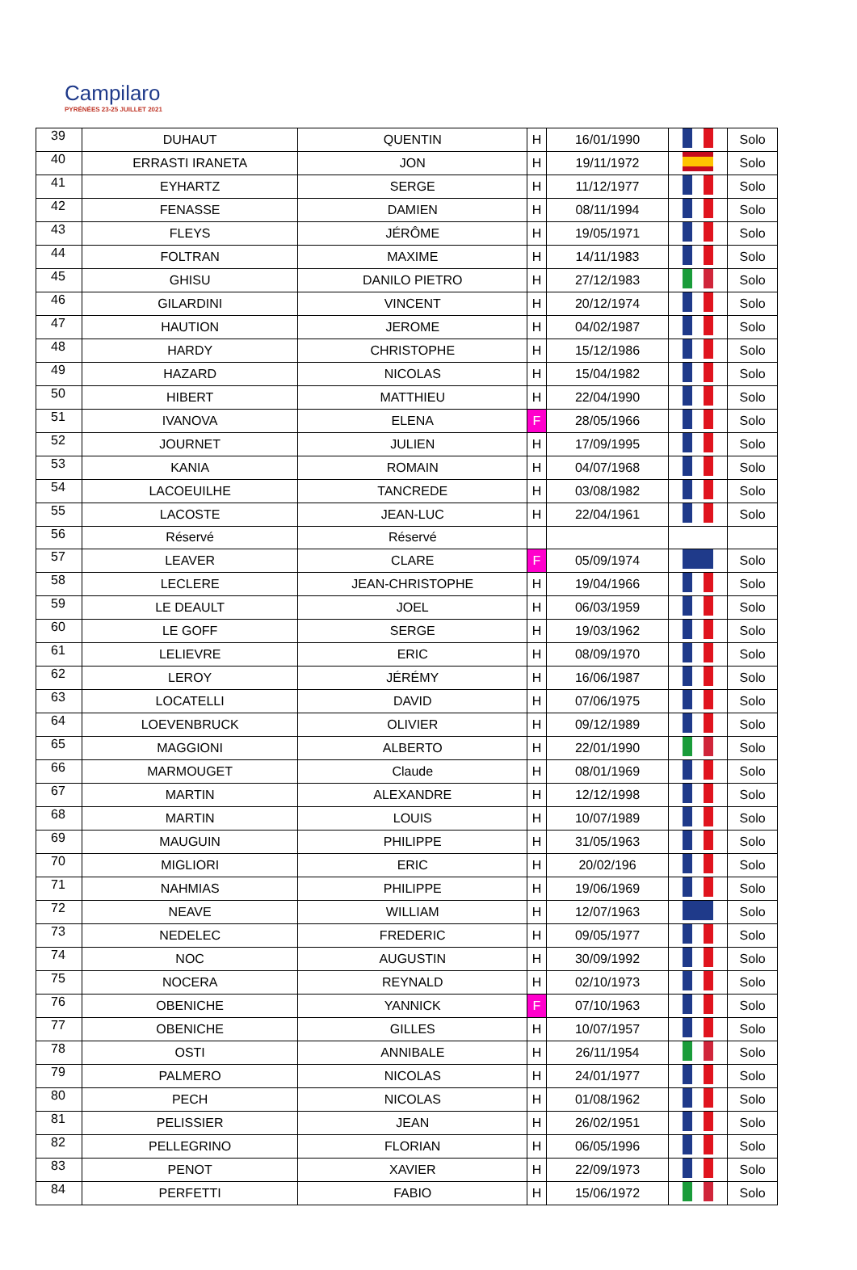Campilaro
PYRÉNÉES 23-25 JUILLET 2021
| 39 | DUHAUT | QUENTIN | H | 16/01/1990 | | Solo |
| 40 | ERRASTI IRANETA | JON | H | 19/11/1972 | | Solo |
| 41 | EYHARTZ | SERGE | H | 11/12/1977 | | Solo |
| 42 | FENASSE | DAMIEN | H | 08/11/1994 | | Solo |
| 43 | FLEYS | JÉRÔME | H | 19/05/1971 | | Solo |
| 44 | FOLTRAN | MAXIME | H | 14/11/1983 | | Solo |
| 45 | GHISU | DANILO PIETRO | H | 27/12/1983 | | Solo |
| 46 | GILARDINI | VINCENT | H | 20/12/1974 | | Solo |
| 47 | HAUTION | JEROME | H | 04/02/1987 | | Solo |
| 48 | HARDY | CHRISTOPHE | H | 15/12/1986 | | Solo |
| 49 | HAZARD | NICOLAS | H | 15/04/1982 | | Solo |
| 50 | HIBERT | MATTHIEU | H | 22/04/1990 | | Solo |
| 51 | IVANOVA | ELENA | F | 28/05/1966 | | Solo |
| 52 | JOURNET | JULIEN | H | 17/09/1995 | | Solo |
| 53 | KANIA | ROMAIN | H | 04/07/1968 | | Solo |
| 54 | LACOEUILHE | TANCREDE | H | 03/08/1982 | | Solo |
| 55 | LACOSTE | JEAN-LUC | H | 22/04/1961 | | Solo |
| 56 | Réservé | Réservé | | | | |
| 57 | LEAVER | CLARE | F | 05/09/1974 | | Solo |
| 58 | LECLERE | JEAN-CHRISTOPHE | H | 19/04/1966 | | Solo |
| 59 | LE DEAULT | JOEL | H | 06/03/1959 | | Solo |
| 60 | LE GOFF | SERGE | H | 19/03/1962 | | Solo |
| 61 | LELIEVRE | ERIC | H | 08/09/1970 | | Solo |
| 62 | LEROY | JÉRÉMY | H | 16/06/1987 | | Solo |
| 63 | LOCATELLI | DAVID | H | 07/06/1975 | | Solo |
| 64 | LOEVENBRUCK | OLIVIER | H | 09/12/1989 | | Solo |
| 65 | MAGGIONI | ALBERTO | H | 22/01/1990 | | Solo |
| 66 | MARMOUGET | Claude | H | 08/01/1969 | | Solo |
| 67 | MARTIN | ALEXANDRE | H | 12/12/1998 | | Solo |
| 68 | MARTIN | LOUIS | H | 10/07/1989 | | Solo |
| 69 | MAUGUIN | PHILIPPE | H | 31/05/1963 | | Solo |
| 70 | MIGLIORI | ERIC | H | 20/02/196 | | Solo |
| 71 | NAHMIAS | PHILIPPE | H | 19/06/1969 | | Solo |
| 72 | NEAVE | WILLIAM | H | 12/07/1963 | | Solo |
| 73 | NEDELEC | FREDERIC | H | 09/05/1977 | | Solo |
| 74 | NOC | AUGUSTIN | H | 30/09/1992 | | Solo |
| 75 | NOCERA | REYNALD | H | 02/10/1973 | | Solo |
| 76 | OBENICHE | YANNICK | F | 07/10/1963 | | Solo |
| 77 | OBENICHE | GILLES | H | 10/07/1957 | | Solo |
| 78 | OSTI | ANNIBALE | H | 26/11/1954 | | Solo |
| 79 | PALMERO | NICOLAS | H | 24/01/1977 | | Solo |
| 80 | PECH | NICOLAS | H | 01/08/1962 | | Solo |
| 81 | PELISSIER | JEAN | H | 26/02/1951 | | Solo |
| 82 | PELLEGRINO | FLORIAN | H | 06/05/1996 | | Solo |
| 83 | PENOT | XAVIER | H | 22/09/1973 | | Solo |
| 84 | PERFETTI | FABIO | H | 15/06/1972 | | Solo |